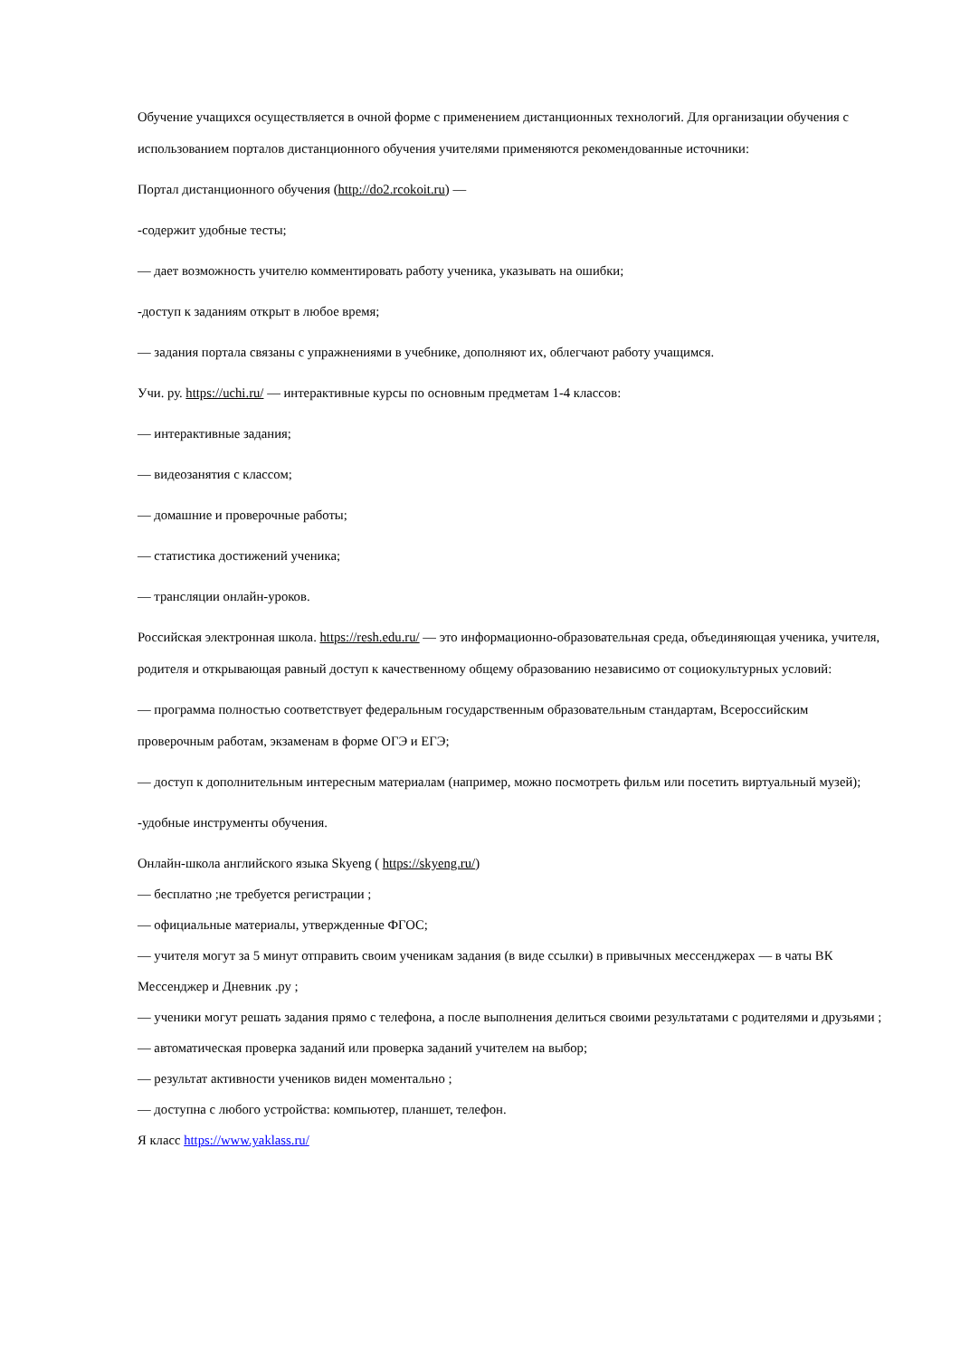Обучение учащихся осуществляется в очной форме с применением дистанционных технологий. Для организации обучения с использованием порталов дистанционного обучения учителями применяются рекомендованные источники:
Портал дистанционного обучения (http://do2.rcokoit.ru) —
-содержит удобные тесты;
— дает возможность учителю комментировать работу ученика, указывать на ошибки;
-доступ к заданиям открыт в любое время;
— задания портала связаны с упражнениями в учебнике, дополняют их, облегчают работу учащимся.
Учи. ру. https://uchi.ru/ — интерактивные курсы по основным предметам 1-4 классов:
— интерактивные задания;
— видеозанятия с классом;
— домашние и проверочные работы;
— статистика достижений ученика;
— трансляции онлайн-уроков.
Российская электронная школа. https://resh.edu.ru/ — это информационно-образовательная среда, объединяющая ученика, учителя, родителя и открывающая равный доступ к качественному общему образованию независимо от социокультурных условий:
— программа полностью соответствует федеральным государственным образовательным стандартам, Всероссийским проверочным работам, экзаменам в форме ОГЭ и ЕГЭ;
— доступ к дополнительным интересным материалам (например, можно посмотреть фильм или посетить виртуальный музей);
-удобные инструменты обучения.
Онлайн-школа английского языка Skyeng ( https://skyeng.ru/)
— бесплатно ;не требуется регистрации ;
— официальные материалы, утвержденные ФГОС;
— учителя могут за 5 минут отправить своим ученикам задания (в виде ссылки) в привычных мессенджерах — в чаты ВК Мессенджер и Дневник .ру ;
— ученики могут решать задания прямо с телефона, а после выполнения делиться своими результатами с родителями и друзьями ;
— автоматическая проверка заданий или проверка заданий учителем на выбор;
— результат активности учеников виден моментально ;
— доступна с любого устройства: компьютер, планшет, телефон.
Я класс https://www.yaklass.ru/